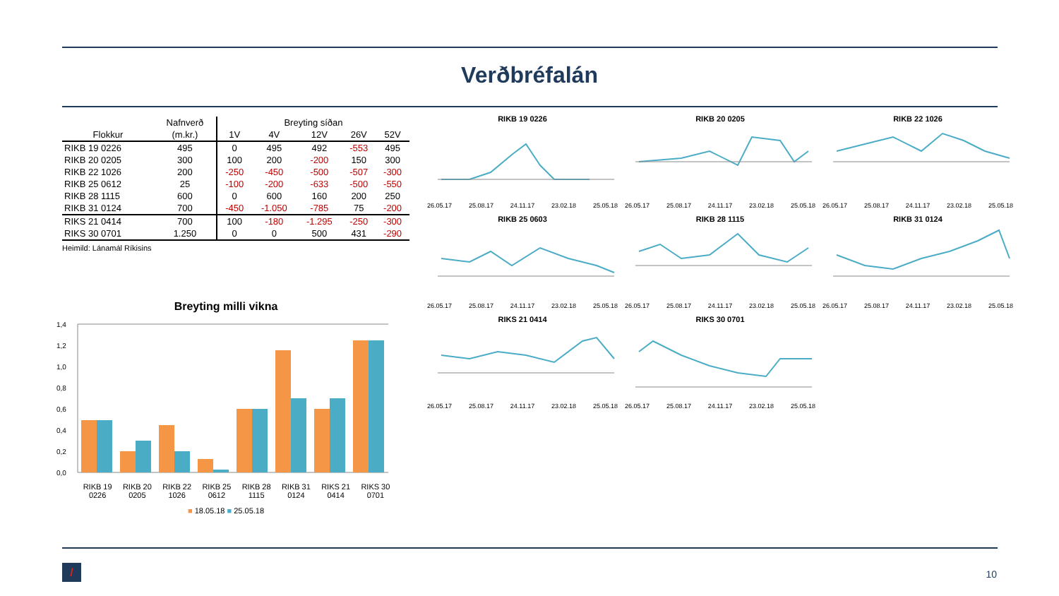Verðbréfalán
| | Nafnverð | Breyting síðan | | | | |
| --- | --- | --- | --- | --- | --- | --- |
| Flokkur | (m.kr.) | 1V | 4V | 12V | 26V | 52V |
| RIKB 19 0226 | 495 | 0 | 495 | 492 | -553 | 495 |
| RIKB 20 0205 | 300 | 100 | 200 | -200 | 150 | 300 |
| RIKB 22 1026 | 200 | -250 | -450 | -500 | -507 | -300 |
| RIKB 25 0612 | 25 | -100 | -200 | -633 | -500 | -550 |
| RIKB 28 1115 | 600 | 0 | 600 | 160 | 200 | 250 |
| RIKB 31 0124 | 700 | -450 | -1.050 | -785 | 75 | -200 |
| RIKS 21 0414 | 700 | 100 | -180 | -1.295 | -250 | -300 |
| RIKS 30 0701 | 1.250 | 0 | 0 | 500 | 431 | -290 |
Heimild: Lánamál Ríkisins
Breyting milli vikna
1,4
1,2
1,0
0,8
0,6
0,4
0,2
0,0
RIKB 19
0226 RIKB 20
0205 RIKB 22
1026 RIKB 25
0612 RIKB 28
1115 RIKB 31
0124 RIKS 21
0414 RIKS 30
0701
■ 18.05.18 ■ 25.05.18
RIKB 19 0226
26.05.17 25.08.17 24.11.17 23.02.18 25.05.18
RIKB 20 0205
26.05.17 25.08.17 24.11.17 23.02.18 25.05.18
RIKB 22 1026
26.05.17 25.08.17 24.11.17 23.02.18 25.05.18
RIKB 25 0603
26.05.17 25.08.17 24.11.17 23.02.18 25.05.18
RIKB 28 1115
26.05.17 25.08.17 24.11.17 23.02.18 25.05.18
RIKB 31 0124
26.05.17 25.08.17 24.11.17 23.02.18 25.05.18
RIKS 21 0414
26.05.17 25.08.17 24.11.17 23.02.18 25.05.18
RIKS 30 0701
26.05.17 25.08.17 24.11.17 23.02.18 25.05.18
/ 10